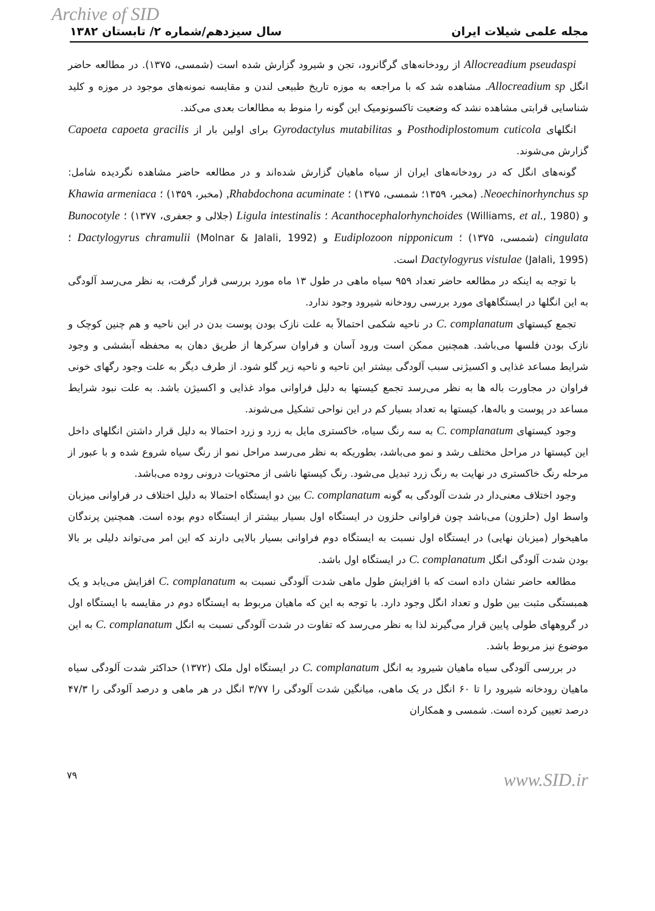Archive of SID
مجله علمی شیلات ایران سال سیزدهم/شماره ۲/ تابستان ۱۳۸۲
Allocreadium pseudaspi از رودخانه‌های گرگانرود، تجن و شیرود گزارش شده است (شمسی، ۱۳۷۵). در مطالعه حاضر انگل Allocreadium sp. مشاهده شد که با مراجعه به موزه تاریخ طبیعی لندن و مقایسه نمونه‌های موجود در موزه و کلید شناسایی قرابتی مشاهده نشد که وضعیت تاکسونومیک این گونه را منوط به مطالعات بعدی می‌کند.
انگلهای Posthodiplostomum cuticola و Gyrodactylus mutabilitas برای اولین بار از Capoeta capoeta gracilis گزارش می‌شوند.
گونه‌های انگل که در رودخانه‌های ایران از سیاه ماهیان گزارش شده‌اند و در مطالعه حاضر مشاهده نگردیده شامل: Neoechinorhynchus sp. (مخبر، ۱۳۵۹؛ شمسی، ۱۳۷۵) ؛ Rhabdochona acuminate, (مخبر، ۱۳۵۹) ؛ Khawia armeniaca و Acanthocephalorhynchoides (Williams, et al., 1980) ؛ Ligula intestinalis (جلالی و جعفری، ۱۳۷۷) ؛ Bunocotyle cingulata (شمسی، ۱۳۷۵) ؛ Eudiplozoon nipponicum و Dactylogyrus chramulii (Molnar & Jalali, 1992) ؛ Dactylogyrus vistulae (Jalali, 1995) است.
با توجه به اینکه در مطالعه حاضر تعداد ۹۵۹ سیاه ماهی در طول ۱۳ ماه مورد بررسی قرار گرفت، به نظر می‌رسد آلودگی به این انگلها در ایستگاههای مورد بررسی رودخانه شیرود وجود ندارد.
تجمع کیستهای C. complanatum در ناحیه شکمی احتمالاً به علت نازک بودن پوست بدن در این ناحیه و هم چنین کوچک و نازک بودن فلسها می‌باشد. همچنین ممکن است ورود آسان و فراوان سرکرها از طریق دهان به محفظه آبششی و وجود شرایط مساعد غذایی و اکسیژنی سبب آلودگی بیشتر این ناحیه و ناحیه زیر گلو شود. از طرف دیگر به علت وجود رگهای خونی فراوان در مجاورت باله ها به نظر می‌رسد تجمع کیستها به دلیل فراوانی مواد غذایی و اکسیژن باشد. به علت نبود شرایط مساعد در پوست و باله‌ها، کیستها به تعداد بسیار کم در این نواحی تشکیل می‌شوند.
وجود کیستهای C. complanatum به سه رنگ سیاه، خاکستری مایل به زرد و زرد احتمالا به دلیل قرار داشتن انگلهای داخل این کیستها در مراحل مختلف رشد و نمو می‌باشد، بطوریکه به نظر می‌رسد مراحل نمو از رنگ سیاه شروع شده و با عبور از مرحله رنگ خاکستری در نهایت به رنگ زرد تبدیل می‌شود. رنگ کیستها ناشی از محتویات درونی روده می‌باشد.
وجود اختلاف معنی‌دار در شدت آلودگی به گونه C. complanatum بین دو ایستگاه احتمالا به دلیل اختلاف در فراوانی میزبان واسط اول (حلزون) می‌باشد چون فراوانی حلزون در ایستگاه اول بسیار بیشتر از ایستگاه دوم بوده است. همچنین پرندگان ماهیخوار (میزبان نهایی) در ایستگاه اول نسبت به ایستگاه دوم فراوانی بسیار بالایی دارند که این امر می‌تواند دلیلی بر بالا بودن شدت آلودگی انگل C. complanatum در ایستگاه اول باشد.
مطالعه حاضر نشان داده است که با افزایش طول ماهی شدت آلودگی نسبت به C. complanatum افزایش می‌یابد و یک همبستگی مثبت بین طول و تعداد انگل وجود دارد. با توجه به این که ماهیان مربوط به ایستگاه دوم در مقایسه با ایستگاه اول در گروههای طولی پایین قرار می‌گیرند لذا به نظر می‌رسد که تفاوت در شدت آلودگی نسبت به انگل C. complanatum به این موضوع نیز مربوط باشد.
در بررسی آلودگی سیاه ماهیان شیرود به انگل C. complanatum در ایستگاه اول ملک (۱۳۷۲) حداکثر شدت آلودگی سیاه ماهیان رودخانه شیرود را تا ۶۰ انگل در یک ماهی، میانگین شدت آلودگی را ۳/۷۷ انگل در هر ماهی و درصد آلودگی را ۴۷/۳ درصد تعیین کرده است. شمسی و همکاران
۷۹ www.SID.ir